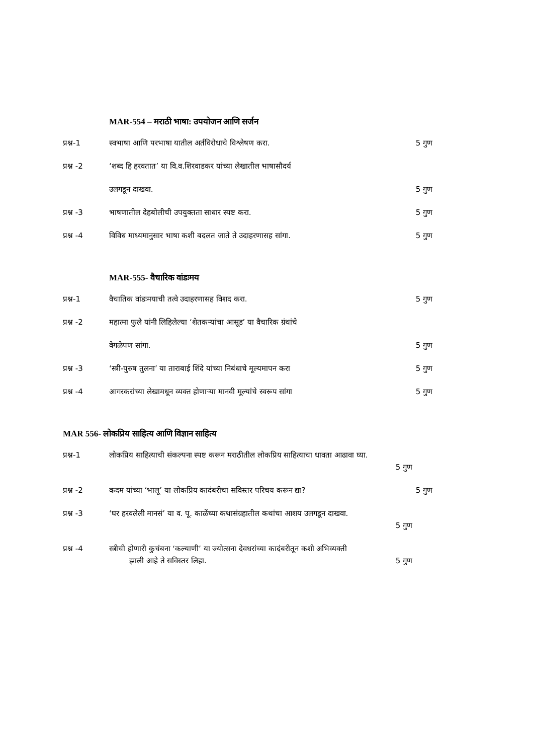MAR-554 – मराठी भाषा: उपयोजन आणि सर्जन
प्रश्न-1 स्वभाषा आणि परभाषा यातील अर्तविरोधाचे विश्लेषण करा.
5 गुण
प्रश्न -2 ‘शब्द हि हरवतात’ या वि.व.शिरवाडकर यांच्या लेखातील भाषासौदर्य
उलगडून दाखवा. 5 गुण
प्रश्न -3 भाषणातील देहबोलीची उपयुक्तता साधार स्पष्ट करा.
5 गुण
प्रश्न -4 विविध माध्यमानुसार भाषा कशी बदलत जाते ते उदाहरणासह सांगा.
5 गुण
MAR-555- वैचारिक वांडःमय
प्रश्न-1 वैचातिक वांडःमयाची तत्वे उदाहरणासह विशद करा.
5 गुण
प्रश्न -2 महात्मा फुले यांनी लिहिलेल्या ‘शेतकऱ्यांचा आसूड’ या वैचारिक ग्रंथांचे
वेगळेपण सांगा. 5 गुण
प्रश्न -3 ‘स्त्री-पुरुष तुलना’ या ताराबाई शिंदे यांच्या निबंधाचे मूल्यमापन करा
5 गुण
प्रश्न -4 आगरकरांच्या लेखामधून व्यक्त होणाऱ्या मानवी मूल्यांचे स्वरूप सांगा
5 गुण
MAR 556- लोकप्रिय साहित्य आणि विज्ञान साहित्य
प्रश्न-1 लोकप्रिय साहित्याची संकल्पना स्पष्ट करून मराठीतील लोकप्रिय साहित्याचा धावता आढावा घ्या.
5 गुण
प्रश्न -2 कदम यांच्या ‘भालू’ या लोकप्रिय कादंबरीचा सविस्तर परिचय करून द्या?
5 गुण
प्रश्न -3 ‘घर हरवलेली मानसं’ या व. पू. काळेंच्या कथासंग्रहातील कथांचा आशय उलगडून दाखवा.
5 गुण
प्रश्न -4 स्त्रीची होणारी कुचंबना ‘कल्याणी’ या ज्योत्सना देवधरांच्या कादंबरीतून कशी अभिव्यक्ती
झाली आहे ते सविस्तर लिहा. 5 गुण